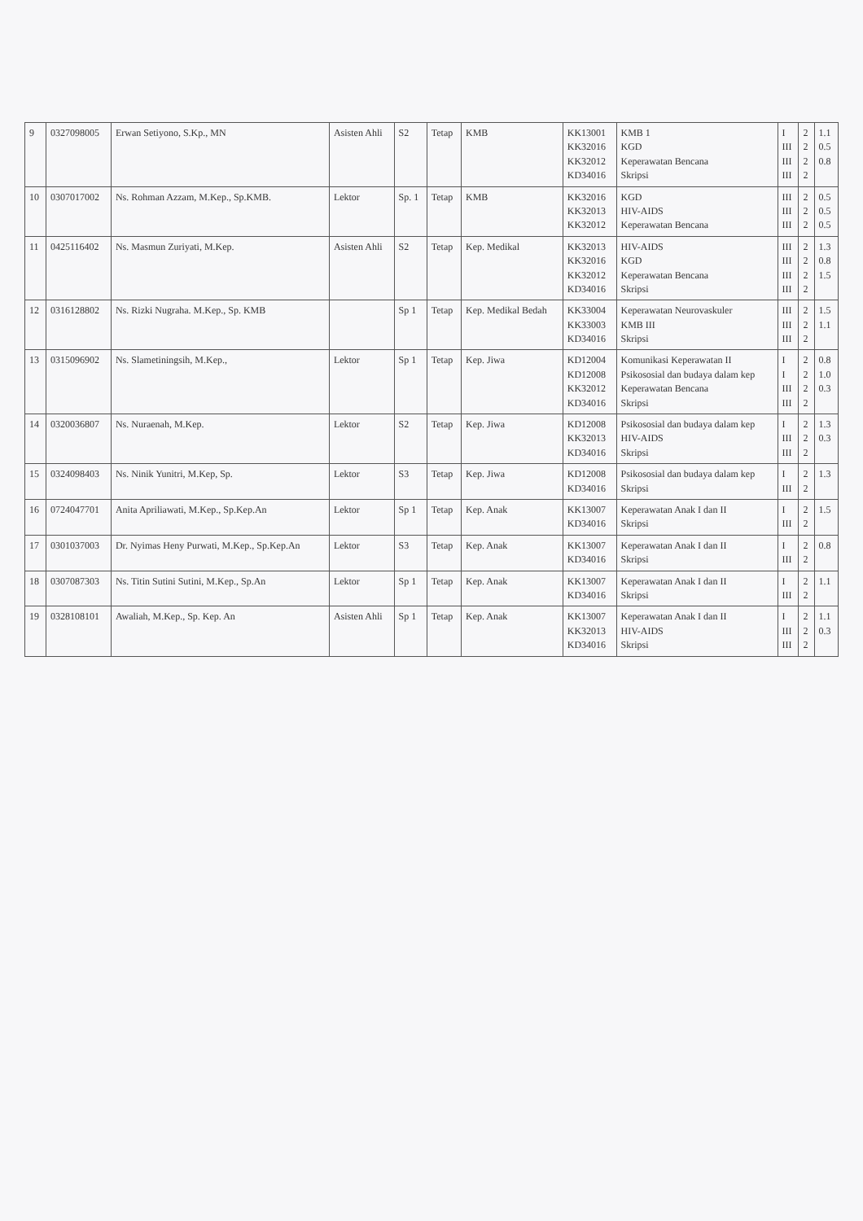| 9 | 0327098005 | Erwan Setiyono, S.Kp., MN | Asisten Ahli | S2 | Tetap | KMB | KK13001 KK32016 KK32012 KD34016 | KMB 1 KGD Keperawatan Bencana Skripsi | I III III III | 2 2 2 2 | 1.1 0.5 0.8 |
| 10 | 0307017002 | Ns. Rohman Azzam, M.Kep., Sp.KMB. | Lektor | Sp. 1 | Tetap | KMB | KK32016 KK32013 KK32012 | KGD HIV-AIDS Keperawatan Bencana | III III III | 2 2 2 | 0.5 0.5 0.5 |
| 11 | 0425116402 | Ns. Masmun Zuriyati, M.Kep. | Asisten Ahli | S2 | Tetap | Kep. Medikal | KK32013 KK32016 KK32012 KD34016 | HIV-AIDS KGD Keperawatan Bencana Skripsi | III III III III | 2 2 2 2 | 1.3 0.8 1.5 |
| 12 | 0316128802 | Ns. Rizki Nugraha. M.Kep., Sp. KMB | | Sp 1 | Tetap | Kep. Medikal Bedah | KK33004 KK33003 KD34016 | Keperawatan Neurovaskuler KMB III Skripsi | III III III | 2 2 2 | 1.5 1.1 |
| 13 | 0315096902 | Ns. Slametiningsih, M.Kep., | Lektor | Sp 1 | Tetap | Kep. Jiwa | KD12004 KD12008 KK32012 KD34016 | Komunikasi Keperawatan II Psikososial dan budaya dalam kep Keperawatan Bencana Skripsi | I I III III | 2 2 2 2 | 0.8 1.0 0.3 |
| 14 | 0320036807 | Ns. Nuraenah, M.Kep. | Lektor | S2 | Tetap | Kep. Jiwa | KD12008 KK32013 KD34016 | Psikososial dan budaya dalam kep HIV-AIDS Skripsi | I III III | 2 2 2 | 1.3 0.3 |
| 15 | 0324098403 | Ns. Ninik Yunitri, M.Kep, Sp. | Lektor | S3 | Tetap | Kep. Jiwa | KD12008 KD34016 | Psikososial dan budaya dalam kep Skripsi | I III | 2 2 | 1.3 |
| 16 | 0724047701 | Anita Apriliawati, M.Kep., Sp.Kep.An | Lektor | Sp 1 | Tetap | Kep. Anak | KK13007 KD34016 | Keperawatan Anak I dan II Skripsi | I III | 2 2 | 1.5 |
| 17 | 0301037003 | Dr. Nyimas Heny Purwati, M.Kep., Sp.Kep.An | Lektor | S3 | Tetap | Kep. Anak | KK13007 KD34016 | Keperawatan Anak I dan II Skripsi | I III | 2 2 | 0.8 |
| 18 | 0307087303 | Ns. Titin Sutini Sutini, M.Kep., Sp.An | Lektor | Sp 1 | Tetap | Kep. Anak | KK13007 KD34016 | Keperawatan Anak I dan II Skripsi | I III | 2 2 | 1.1 |
| 19 | 0328108101 | Awaliah, M.Kep., Sp. Kep. An | Asisten Ahli | Sp 1 | Tetap | Kep. Anak | KK13007 KK32013 KD34016 | Keperawatan Anak I dan II HIV-AIDS Skripsi | I III III | 2 2 2 | 1.1 0.3 |